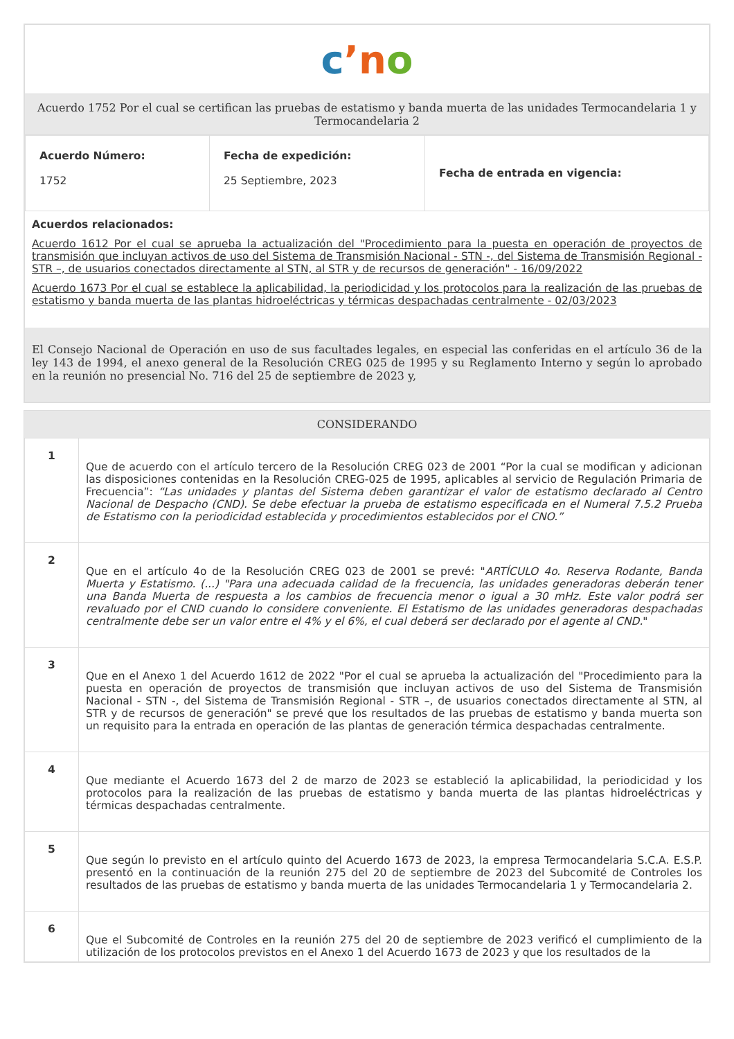cʼn o
Acuerdo 1752 Por el cual se certifican las pruebas de estatismo y banda muerta de las unidades Termocandelaria 1 y Termocandelaria 2
| Acuerdo Número: 1752 | Fecha de expedición: 25 Septiembre, 2023 | Fecha de entrada en vigencia: |
Acuerdos relacionados:
Acuerdo 1612 Por el cual se aprueba la actualización del "Procedimiento para la puesta en operación de proyectos de transmisión que incluyan activos de uso del Sistema de Transmisión Nacional - STN -, del Sistema de Transmisión Regional - STR –, de usuarios conectados directamente al STN, al STR y de recursos de generación" - 16/09/2022
Acuerdo 1673 Por el cual se establece la aplicabilidad, la periodicidad y los protocolos para la realización de las pruebas de estatismo y banda muerta de las plantas hidroeléctricas y térmicas despachadas centralmente - 02/03/2023
El Consejo Nacional de Operación en uso de sus facultades legales, en especial las conferidas en el artículo 36 de la ley 143 de 1994, el anexo general de la Resolución CREG 025 de 1995 y su Reglamento Interno y según lo aprobado en la reunión no presencial No. 716 del 25 de septiembre de 2023 y,
CONSIDERANDO
| 1 | Que de acuerdo con el artículo tercero de la Resolución CREG 023 de 2001 “Por la cual se modifican y adicionan las disposiciones contenidas en la Resolución CREG-025 de 1995, aplicables al servicio de Regulación Primaria de Frecuencia”: “Las unidades y plantas del Sistema deben garantizar el valor de estatismo declarado al Centro Nacional de Despacho (CND). Se debe efectuar la prueba de estatismo especificada en el Numeral 7.5.2 Prueba de Estatismo con la periodicidad establecida y procedimientos establecidos por el CNO.” |
| 2 | Que en el artículo 4o de la Resolución CREG 023 de 2001 se prevé: " ARTÍCULO 4o. Reserva Rodante, Banda Muerta y Estatismo. (...) "Para una adecuada calidad de la frecuencia, las unidades generadoras deberán tener una Banda Muerta de respuesta a los cambios de frecuencia menor o igual a 30 mHz. Este valor podrá ser revaluado por el CND cuando lo considere conveniente. El Estatismo de las unidades generadoras despachadas centralmente debe ser un valor entre el 4% y el 6%, el cual deberá ser declarado por el agente al CND. " |
| 3 | Que en el Anexo 1 del Acuerdo 1612 de 2022 "Por el cual se aprueba la actualización del "Procedimiento para la puesta en operación de proyectos de transmisión que incluyan activos de uso del Sistema de Transmisión Nacional - STN -, del Sistema de Transmisión Regional - STR –, de usuarios conectados directamente al STN, al STR y de recursos de generación" se prevé que los resultados de las pruebas de estatismo y banda muerta son un requisito para la entrada en operación de las plantas de generación térmica despachadas centralmente. |
| 4 | Que mediante el Acuerdo 1673 del 2 de marzo de 2023 se estableció la aplicabilidad, la periodicidad y los protocolos para la realización de las pruebas de estatismo y banda muerta de las plantas hidroeléctricas y térmicas despachadas centralmente. |
| 5 | Que según lo previsto en el artículo quinto del Acuerdo 1673 de 2023, la empresa Termocandelaria S.C.A. E.S.P. presentó en la continuación de la reunión 275 del 20 de septiembre de 2023 del Subcomité de Controles los resultados de las pruebas de estatismo y banda muerta de las unidades Termocandelaria 1 y Termocandelaria 2. |
| 6 | Que el Subcomité de Controles en la reunión 275 del 20 de septiembre de 2023 verificó el cumplimiento de la utilización de los protocolos previstos en el Anexo 1 del Acuerdo 1673 de 2023 y que los resultados de la |